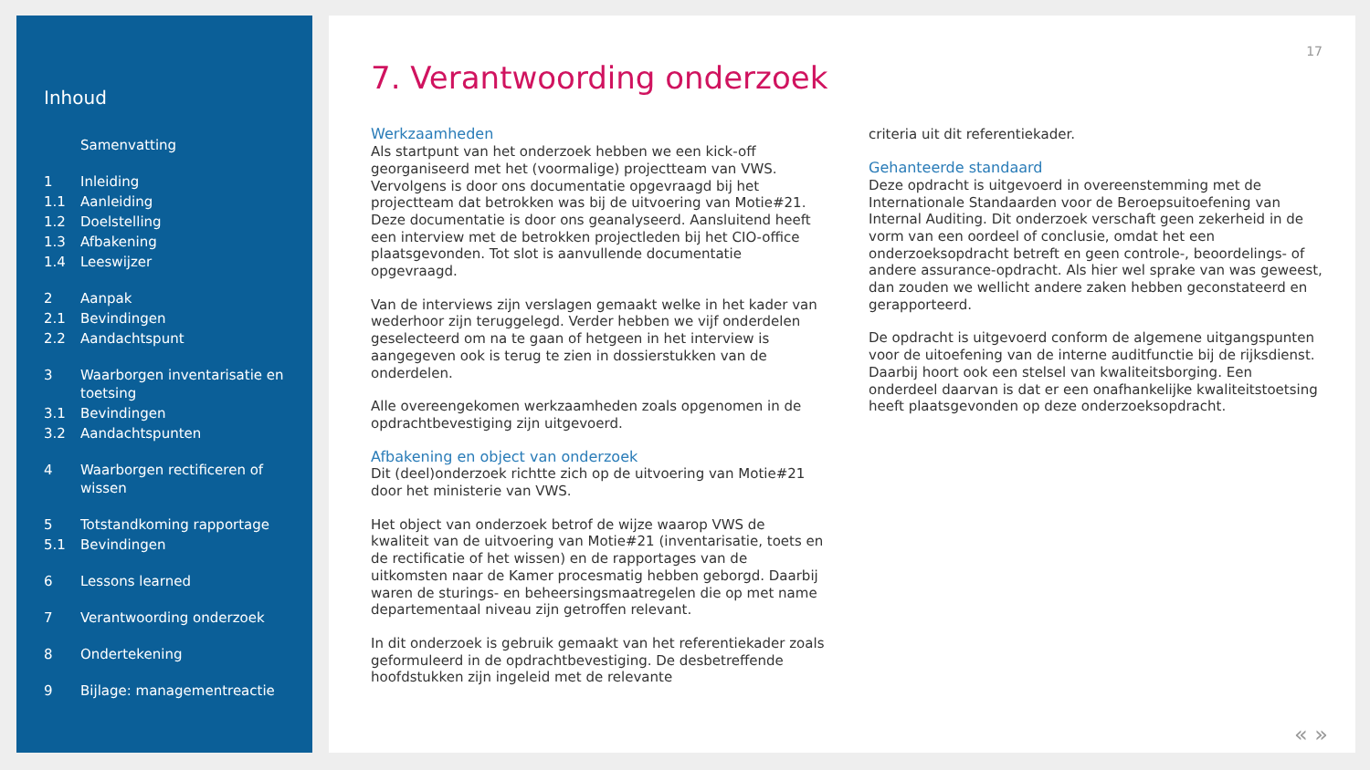Inhoud
Samenvatting
1 Inleiding
1.1 Aanleiding
1.2 Doelstelling
1.3 Afbakening
1.4 Leeswijzer
2 Aanpak
2.1 Bevindingen
2.2 Aandachtspunt
3 Waarborgen inventarisatie en toetsing
3.1 Bevindingen
3.2 Aandachtspunten
4 Waarborgen rectificeren of wissen
5 Totstandkoming rapportage
5.1 Bevindingen
6 Lessons learned
7 Verantwoording onderzoek
8 Ondertekening
9 Bijlage: managementreactie
17
7. Verantwoording onderzoek
Werkzaamheden
Als startpunt van het onderzoek hebben we een kick-off georganiseerd met het (voormalige) projectteam van VWS. Vervolgens is door ons documentatie opgevraagd bij het projectteam dat betrokken was bij de uitvoering van Motie#21. Deze documentatie is door ons geanalyseerd. Aansluitend heeft een interview met de betrokken projectleden bij het CIO-office plaatsgevonden. Tot slot is aanvullende documentatie opgevraagd.
Van de interviews zijn verslagen gemaakt welke in het kader van wederhoor zijn teruggelegd. Verder hebben we vijf onderdelen geselecteerd om na te gaan of hetgeen in het interview is aangegeven ook is terug te zien in dossierstukken van de onderdelen.
Alle overeengekomen werkzaamheden zoals opgenomen in de opdrachtbevestiging zijn uitgevoerd.
Afbakening en object van onderzoek
Dit (deel)onderzoek richtte zich op de uitvoering van Motie#21 door het ministerie van VWS.
Het object van onderzoek betrof de wijze waarop VWS de kwaliteit van de uitvoering van Motie#21 (inventarisatie, toets en de rectificatie of het wissen) en de rapportages van de uitkomsten naar de Kamer procesmatig hebben geborgd. Daarbij waren de sturings- en beheersingsmaatregelen die op met name departementaal niveau zijn getroffen relevant.
In dit onderzoek is gebruik gemaakt van het referentiekader zoals geformuleerd in de opdrachtbevestiging. De desbetreffende hoofdstukken zijn ingeleid met de relevante
criteria uit dit referentiekader.
Gehanteerde standaard
Deze opdracht is uitgevoerd in overeenstemming met de Internationale Standaarden voor de Beroepsuitoefening van Internal Auditing. Dit onderzoek verschaft geen zekerheid in de vorm van een oordeel of conclusie, omdat het een onderzoeksopdracht betreft en geen controle-, beoordelings- of andere assurance-opdracht. Als hier wel sprake van was geweest, dan zouden we wellicht andere zaken hebben geconstateerd en gerapporteerd.
De opdracht is uitgevoerd conform de algemene uitgangspunten voor de uitoefening van de interne auditfunctie bij de rijksdienst. Daarbij hoort ook een stelsel van kwaliteitsborging. Een onderdeel daarvan is dat er een onafhankelijke kwaliteitstoetsing heeft plaatsgevonden op deze onderzoeksopdracht.
« »